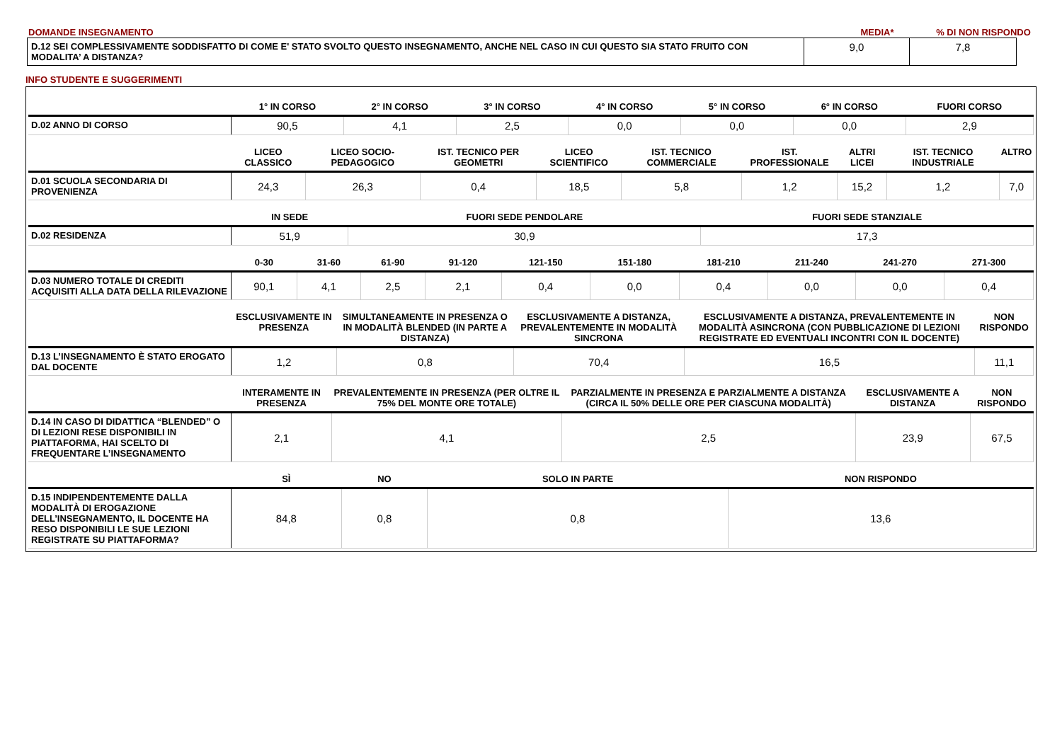DOMANDE INSEGNAMENTO MEDIA* % DI NON RISPONDO
| D.12 SEI COMPLESSIVAMENTE SODDISFATTO DI COME E' STATO SVOLTO QUESTO INSEGNAMENTO, ANCHE NEL CASO IN CUI QUESTO SIA STATO FRUITO CON MODALITA’ A DISTANZA? | 9,0 | 7,8 |
INFO STUDENTE E SUGGERIMENTI
| | 1° IN CORSO | 2° IN CORSO | 3° IN CORSO | 4° IN CORSO | 5° IN CORSO | 6° IN CORSO | FUORI CORSO |
| --- | --- | --- | --- | --- | --- | --- | --- |
| D.02 ANNO DI CORSO | 90,5 | 4,1 | 2,5 | 0,0 | 0,0 | 0,0 | 2,9 |
| | LICEO CLASSICO | LICEO SOCIO-PEDAGOGICO | IST. TECNICO PER GEOMETRI | LICEO SCIENTIFICO | IST. TECNICO COMMERCIALE | IST. PROFESSIONALE | ALTRI LICEI | IST. TECNICO INDUSTRIALE | ALTRO |
| --- | --- | --- | --- | --- | --- | --- | --- | --- | --- |
| D.01 SCUOLA SECONDARIA DI PROVENIENZA | 24,3 | 26,3 | 0,4 | 18,5 | 5,8 | 1,2 | 15,2 | 1,2 | 7,0 |
| | IN SEDE | FUORI SEDE PENDOLARE | FUORI SEDE STANZIALE |
| --- | --- | --- | --- |
| D.02 RESIDENZA | 51,9 | 30,9 | 17,3 |
| | 0-30 | 31-60 | 61-90 | 91-120 | 121-150 | 151-180 | 181-210 | 211-240 | 241-270 | 271-300 |
| --- | --- | --- | --- | --- | --- | --- | --- | --- | --- | --- |
| D.03 NUMERO TOTALE DI CREDITI ACQUISITI ALLA DATA DELLA RILEVAZIONE | 90,1 | 4,1 | 2,5 | 2,1 | 0,4 | 0,0 | 0,4 | 0,0 | 0,0 | 0,4 |
| | ESCLUSIVAMENTE IN PRESENZA | SIMULTANEAMENTE IN PRESENZA O IN MODALITÀ BLENDED (IN PARTE A DISTANZA) | ESCLUSIVAMENTE A DISTANZA, PREVALENTEMENTE IN MODALITÀ SINCRONA | ESCLUSIVAMENTE A DISTANZA, PREVALENTEMENTE IN MODALITÀ ASINCRONA (CON PUBBLICAZIONE DI LEZIONI REGISTRATE ED EVENTUALI INCONTRI CON IL DOCENTE) | NON RISPONDO |
| --- | --- | --- | --- | --- | --- |
| D.13 L’INSEGNAMENTO È STATO EROGATO DAL DOCENTE | 1,2 | 0,8 | 70,4 | 16,5 | 11,1 |
| | INTERAMENTE IN PRESENZA | PREVALENTEMENTE IN PRESENZA (PER OLTRE IL 75% DEL MONTE ORE TOTALE) | PARZIALMENTE IN PRESENZA E PARZIALMENTE A DISTANZA (CIRCA IL 50% DELLE ORE PER CIASCUNA MODALITÀ) | ESCLUSIVAMENTE A DISTANZA | NON RISPONDO |
| --- | --- | --- | --- | --- | --- |
| D.14 IN CASO DI DIDATTICA “BLENDED” O DI LEZIONI RESE DISPONIBILI IN PIATTAFORMA, HAI SCELTO DI FREQUENTARE L’INSEGNAMENTO | 2,1 | 4,1 | 2,5 | 23,9 | 67,5 |
| | SÌ | NO | SOLO IN PARTE | NON RISPONDO |
| --- | --- | --- | --- | --- |
| D.15 INDIPENDENTEMENTE DALLA MODALITÀ DI EROGAZIONE DELL’INSEGNAMENTO, IL DOCENTE HA RESO DISPONIBILI LE SUE LEZIONI REGISTRATE SU PIATTAFORMA? | 84,8 | 0,8 | 0,8 | 13,6 |